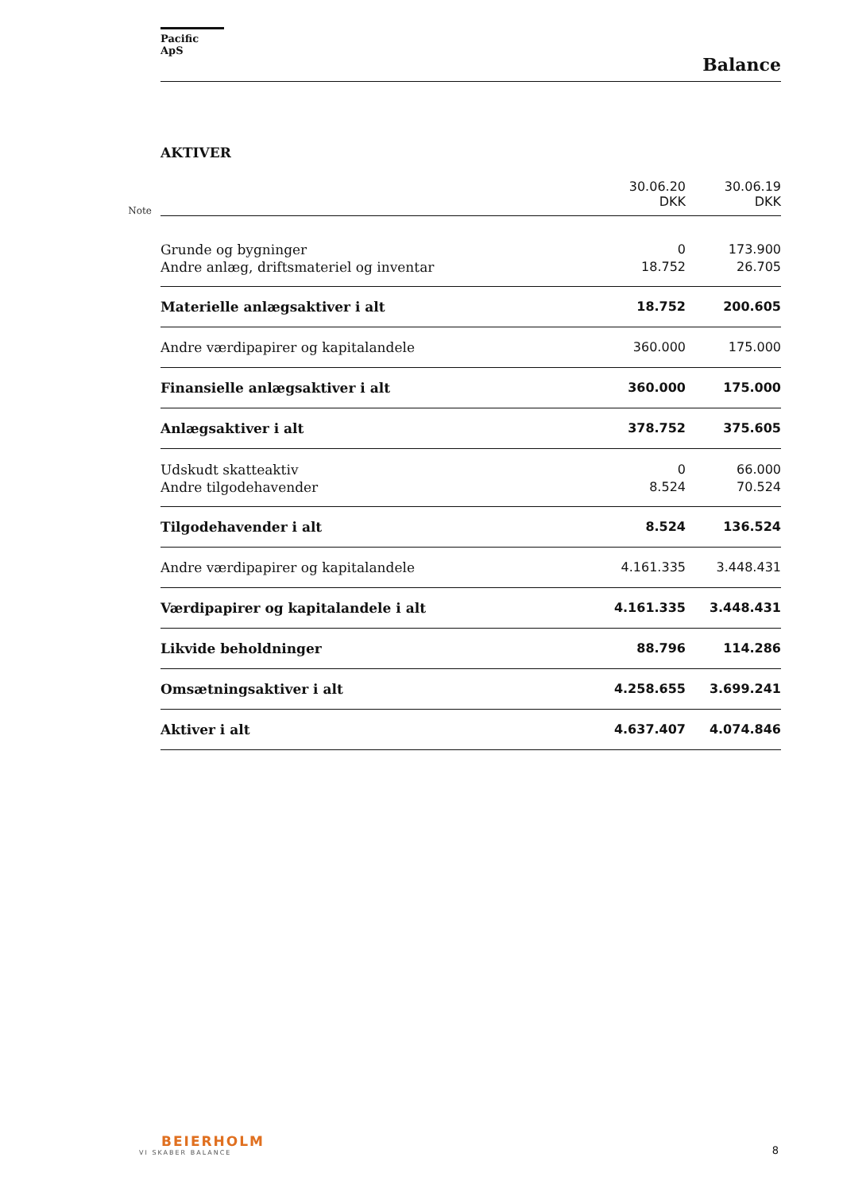Pacific ApS
Balance
AKTIVER
| Note | | 30.06.20 DKK | 30.06.19 DKK |
| --- | --- | --- | --- |
| | Grunde og bygninger | 0 | 173.900 |
| | Andre anlæg, driftsmateriel og inventar | 18.752 | 26.705 |
| | Materielle anlægsaktiver i alt | 18.752 | 200.605 |
| | Andre værdipapirer og kapitalandele | 360.000 | 175.000 |
| | Finansielle anlægsaktiver i alt | 360.000 | 175.000 |
| | Anlægsaktiver i alt | 378.752 | 375.605 |
| | Udskudt skatteaktiv | 0 | 66.000 |
| | Andre tilgodehavender | 8.524 | 70.524 |
| | Tilgodehavender i alt | 8.524 | 136.524 |
| | Andre værdipapirer og kapitalandele | 4.161.335 | 3.448.431 |
| | Værdipapirer og kapitalandele i alt | 4.161.335 | 3.448.431 |
| | Likvide beholdninger | 88.796 | 114.286 |
| | Omsætningsaktiver i alt | 4.258.655 | 3.699.241 |
| | Aktiver i alt | 4.637.407 | 4.074.846 |
BEIERHOLM
VI SKABER BALANCE
8